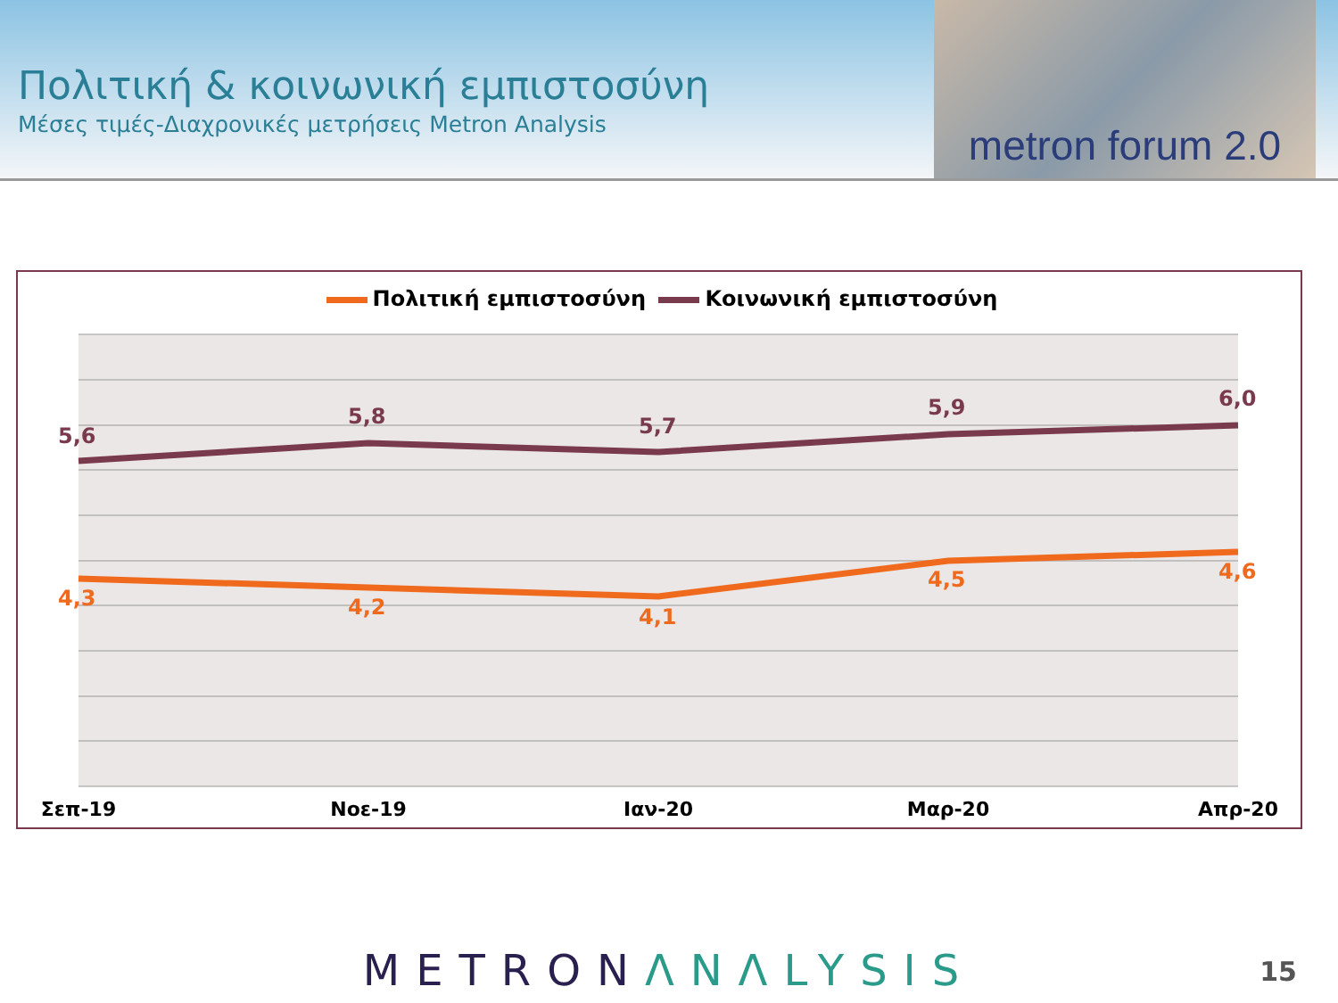Πολιτική & κοινωνική εμπιστοσύνη
Μέσες τιμές-Διαχρονικές μετρήσεις Metron Analysis
metron forum 2.0
Πολιτική εμπιστοσύνη Κοινωνική εμπιστοσύνη
5,6
5,8
5,7
5,9
6,0
4,3
4,2
4,1
4,5
4,6
Σεπ-19
Νοε-19
Ιαν-20
Μαρ-20
Απρ-20
METRONΛNΛLYSIS 15